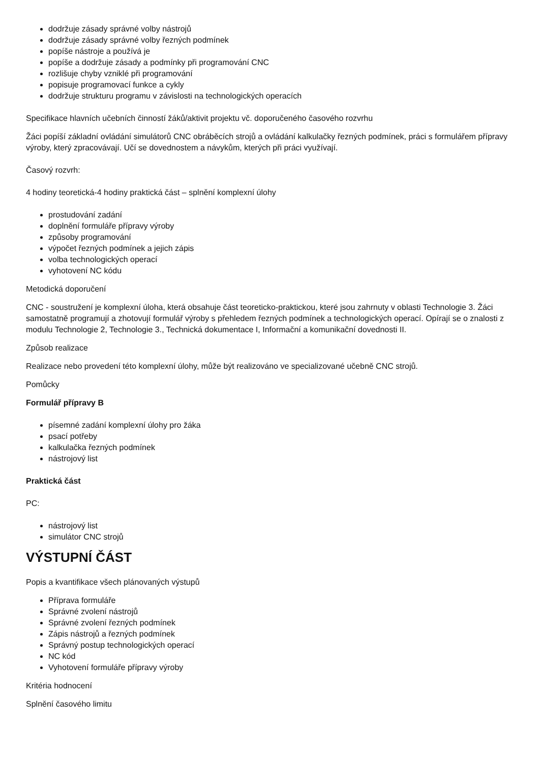dodržuje zásady správné volby nástrojů
dodržuje zásady správné volby řezných podmínek
popíše nástroje a používá je
popíše a dodržuje zásady a podmínky při programování CNC
rozlišuje chyby vzniklé při programování
popisuje programovací funkce a cykly
dodržuje strukturu programu v závislosti na technologických operacích
Specifikace hlavních učebních činností žáků/aktivit projektu vč. doporučeného časového rozvrhu
Žáci popíší základní ovládání simulátorů CNC obráběcích strojů a ovládání kalkulačky řezných podmínek, práci s formulářem přípravy výroby, který zpracovávají. Učí se dovednostem a návykům, kterých při práci využívají.
Časový rozvrh:
4 hodiny teoretická-4 hodiny praktická část – splnění komplexní úlohy
prostudování zadání
doplnění formuláře přípravy výroby
způsoby programování
výpočet řezných podmínek a jejich zápis
volba technologických operací
vyhotovení NC kódu
Metodická doporučení
CNC - soustružení je komplexní úloha, která obsahuje část teoreticko-praktickou, které jsou zahrnuty v oblasti Technologie 3. Žáci samostatně programují a zhotovují formulář výroby s přehledem řezných podmínek a technologických operací. Opírají se o znalosti z modulu Technologie 2, Technologie 3., Technická dokumentace I, Informační a komunikační dovednosti II.
Způsob realizace
Realizace nebo provedení této komplexní úlohy, může být realizováno ve specializované učebně CNC strojů.
Pomůcky
Formulář přípravy B
písemné zadání komplexní úlohy pro žáka
psací potřeby
kalkulačka řezných podmínek
nástrojový list
Praktická část
PC:
nástrojový list
simulátor CNC strojů
VÝSTUPNÍ ČÁST
Popis a kvantifikace všech plánovaných výstupů
Příprava formuláře
Správné zvolení nástrojů
Správné zvolení řezných podmínek
Zápis nástrojů a řezných podmínek
Správný postup technologických operací
NC kód
Vyhotovení formuláře přípravy výroby
Kritéria hodnocení
Splnění časového limitu